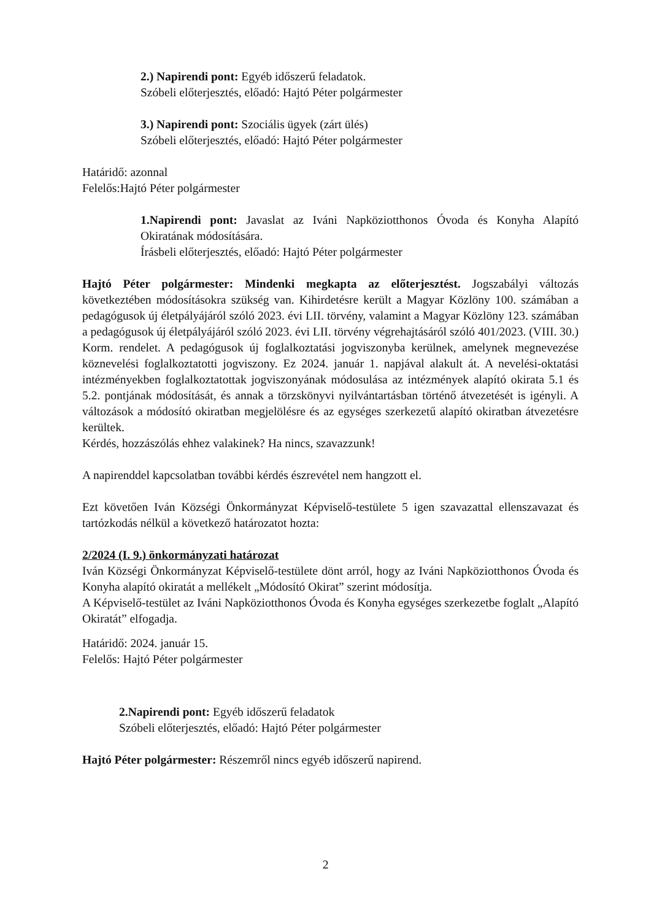2.) Napirendi pont: Egyéb időszerű feladatok.
Szóbeli előterjesztés, előadó: Hajtó Péter polgármester
3.) Napirendi pont: Szociális ügyek (zárt ülés)
Szóbeli előterjesztés, előadó: Hajtó Péter polgármester
Határidő: azonnal
Felelős:Hajtó Péter polgármester
1.Napirendi pont: Javaslat az Iváni Napköziotthonos Óvoda és Konyha Alapító Okiratának módosítására.
Írásbeli előterjesztés, előadó: Hajtó Péter polgármester
Hajtó Péter polgármester: Mindenki megkapta az előterjesztést. Jogszabályi változás következtében módosításokra szükség van. Kihirdetésre került a Magyar Közlöny 100. számában a pedagógusok új életpályájáról szóló 2023. évi LII. törvény, valamint a Magyar Közlöny 123. számában a pedagógusok új életpályájáról szóló 2023. évi LII. törvény végrehajtásáról szóló 401/2023. (VIII. 30.) Korm. rendelet. A pedagógusok új foglalkoztatási jogviszonyba kerülnek, amelynek megnevezése köznevelési foglalkoztatotti jogviszony. Ez 2024. január 1. napjával alakult át. A nevelési-oktatási intézményekben foglalkoztatottak jogviszonyának módosulása az intézmények alapító okirata 5.1 és 5.2. pontjának módosítását, és annak a törzskönyvi nyilvántartásban történő átvezetését is igényli. A változások a módosító okiratban megjelölésre és az egységes szerkezetű alapító okiratban átvezetésre kerültek.
Kérdés, hozzászólás ehhez valakinek? Ha nincs, szavazzunk!
A napirenddel kapcsolatban további kérdés észrevétel nem hangzott el.
Ezt követően Iván Községi Önkormányzat Képviselő-testülete 5 igen szavazattal ellenszavazat és tartózkodás nélkül a következő határozatot hozta:
2/2024 (I. 9.) önkormányzati határozat
Iván Községi Önkormányzat Képviselő-testülete dönt arról, hogy az Iváni Napköziotthonos Óvoda és Konyha alapító okiratát a mellékelt „Módosító Okirat” szerint módosítja.
A Képviselő-testület az Iváni Napköziotthonos Óvoda és Konyha egységes szerkezetbe foglalt „Alapító Okiratát” elfogadja.
Határidő: 2024. január 15.
Felelős: Hajtó Péter polgármester
2.Napirendi pont: Egyéb időszerű feladatok
Szóbeli előterjesztés, előadó: Hajtó Péter polgármester
Hajtó Péter polgármester: Részemről nincs egyéb időszerű napirend.
2